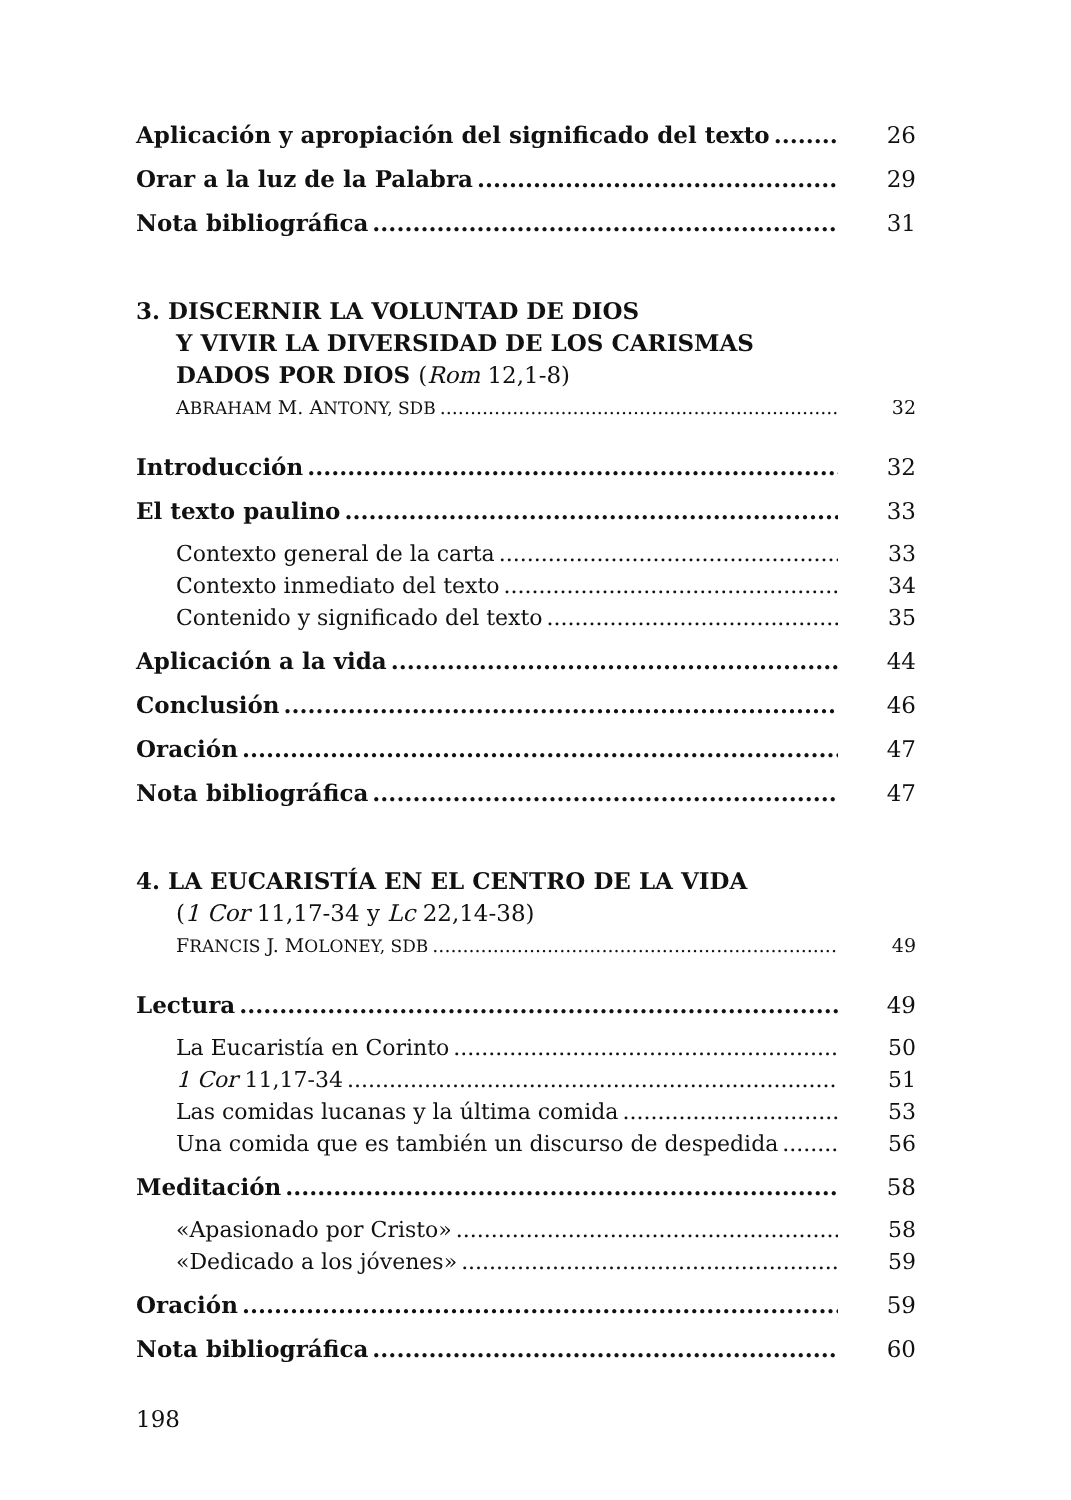Aplicación y apropiación del significado del texto 26
Orar a la luz de la Palabra 29
Nota bibliográfica 31
3. DISCERNIR LA VOLUNTAD DE DIOS
Y VIVIR LA DIVERSIDAD DE LOS CARISMAS
DADOS POR DIOS (Rom 12,1-8)
ABRAHAM M. ANTONY, SDB 32
Introducción 32
El texto paulino 33
Contexto general de la carta 33
Contexto inmediato del texto 34
Contenido y significado del texto 35
Aplicación a la vida 44
Conclusión 46
Oración 47
Nota bibliográfica 47
4. LA EUCARISTÍA EN EL CENTRO DE LA VIDA
(1 Cor 11,17-34 y Lc 22,14-38)
FRANCIS J. MOLONEY, SDB 49
Lectura 49
La Eucaristía en Corinto 50
1 Cor 11,17-34 51
Las comidas lucanas y la última comida 53
Una comida que es también un discurso de despedida 56
Meditación 58
«Apasionado por Cristo» 58
«Dedicado a los jóvenes» 59
Oración 59
Nota bibliográfica 60
198